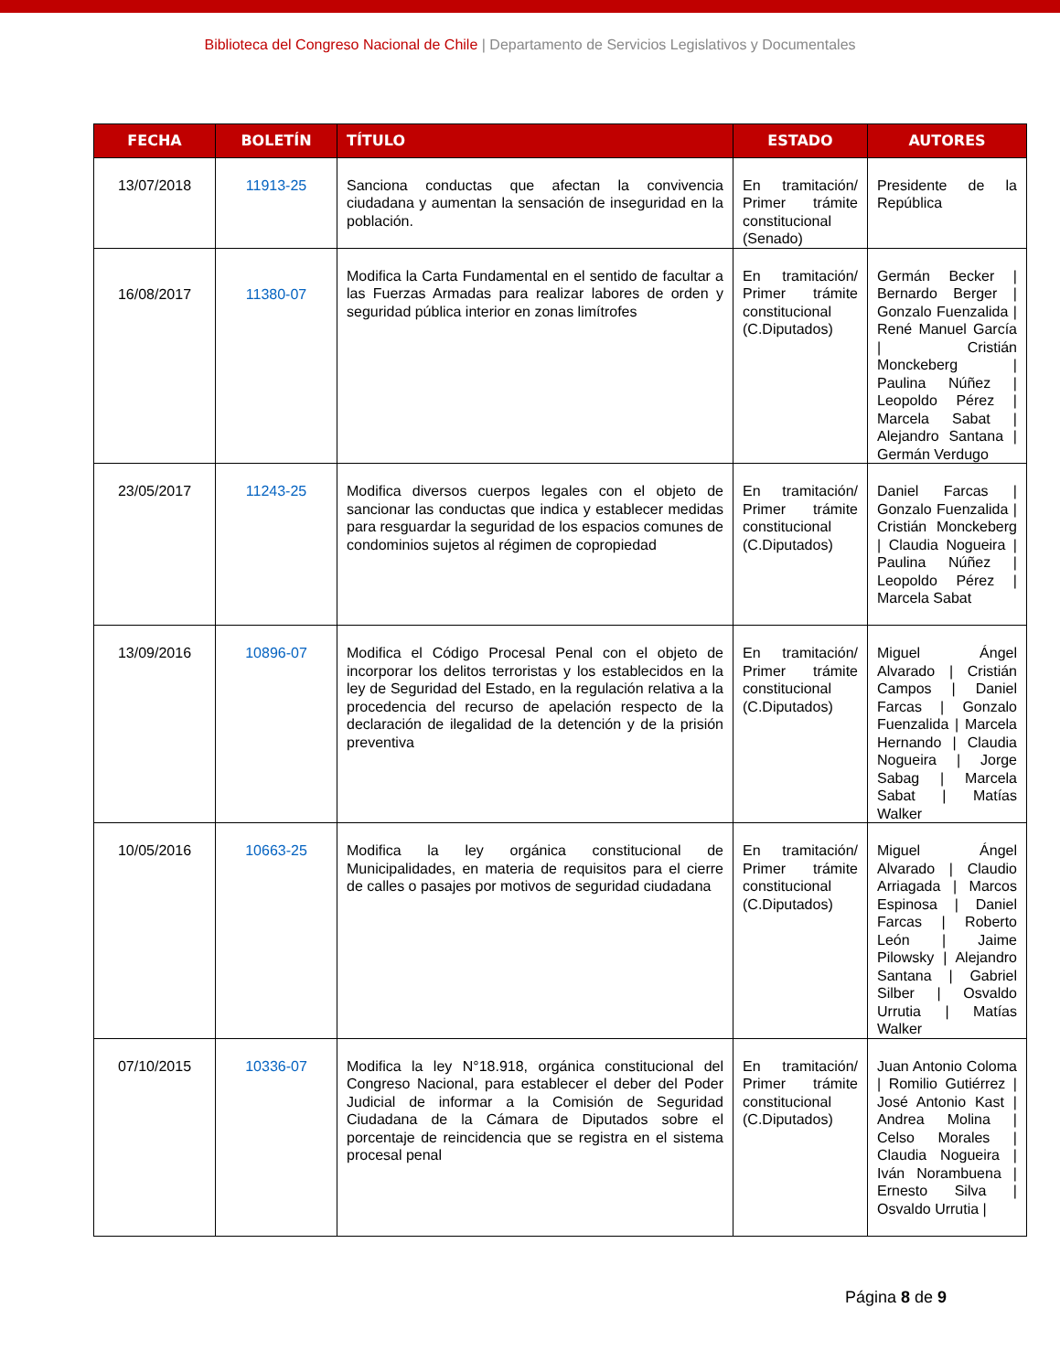Biblioteca del Congreso Nacional de Chile | Departamento de Servicios Legislativos y Documentales
| FECHA | BOLETÍN | TÍTULO | ESTADO | AUTORES |
| --- | --- | --- | --- | --- |
| 13/07/2018 | 11913-25 | Sanciona conductas que afectan la convivencia ciudadana y aumentan la sensación de inseguridad en la población. | En tramitación/ Primer trámite constitucional (Senado) | Presidente de la República |
| 16/08/2017 | 11380-07 | Modifica la Carta Fundamental en el sentido de facultar a las Fuerzas Armadas para realizar labores de orden y seguridad pública interior en zonas limítrofes | En tramitación/ Primer trámite constitucional (C.Diputados) | Germán Becker / Bernardo Berger / Gonzalo Fuenzalida / René Manuel García / Cristián Monckeberg / Paulina Núñez / Leopoldo Pérez / Marcela Sabat / Alejandro Santana / Germán Verdugo |
| 23/05/2017 | 11243-25 | Modifica diversos cuerpos legales con el objeto de sancionar las conductas que indica y establecer medidas para resguardar la seguridad de los espacios comunes de condominios sujetos al régimen de copropiedad | En tramitación/ Primer trámite constitucional (C.Diputados) | Daniel Farcas / Gonzalo Fuenzalida / Cristián Monckeberg / Claudia Nogueira / Paulina Núñez / Leopoldo Pérez / Marcela Sabat |
| 13/09/2016 | 10896-07 | Modifica el Código Procesal Penal con el objeto de incorporar los delitos terroristas y los establecidos en la ley de Seguridad del Estado, en la regulación relativa a la procedencia del recurso de apelación respecto de la declaración de ilegalidad de la detención y de la prisión preventiva | En tramitación/ Primer trámite constitucional (C.Diputados) | Miguel Ángel Alvarado / Cristián Campos / Daniel Farcas / Gonzalo Fuenzalida / Marcela Hernando / Claudia Nogueira / Jorge Sabag / Marcela Sabat / Matías Walker |
| 10/05/2016 | 10663-25 | Modifica la ley orgánica constitucional de Municipalidades, en materia de requisitos para el cierre de calles o pasajes por motivos de seguridad ciudadana | En tramitación/ Primer trámite constitucional (C.Diputados) | Miguel Ángel Alvarado / Claudio Arriagada / Marcos Espinosa / Daniel Farcas / Roberto León / Jaime Pilowsky / Alejandro Santana / Gabriel Silber / Osvaldo Urrutia / Matías Walker |
| 07/10/2015 | 10336-07 | Modifica la ley N°18.918, orgánica constitucional del Congreso Nacional, para establecer el deber del Poder Judicial de informar a la Comisión de Seguridad Ciudadana de la Cámara de Diputados sobre el porcentaje de reincidencia que se registra en el sistema procesal penal | En tramitación/ Primer trámite constitucional (C.Diputados) | Juan Antonio Coloma / Romilio Gutiérrez / José Antonio Kast / Andrea Molina / Celso Morales / Claudia Nogueira / Iván Norambuena / Ernesto Silva / Osvaldo Urrutia / |
Página 8 de 9